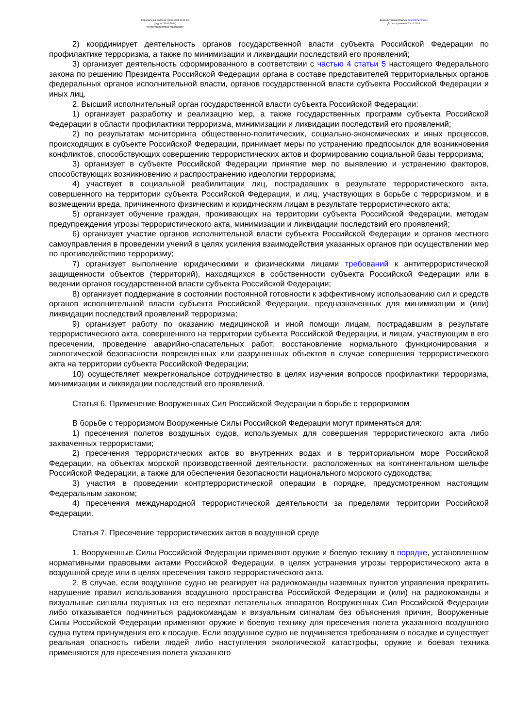Федеральный закон от 06.03.2006 N 35-ФЗ
(ред. от 28.06.2014)
"О противодействии терроризму"
Документ предоставлен КонсультантПлюс
Дата сохранения: 13.11.2014
2) координирует деятельность органов государственной власти субъекта Российской Федерации по профилактике терроризма, а также по минимизации и ликвидации последствий его проявлений;
3) организует деятельность сформированного в соответствии с частью 4 статьи 5 настоящего Федерального закона по решению Президента Российской Федерации органа в составе представителей территориальных органов федеральных органов исполнительной власти, органов государственной власти субъекта Российской Федерации и иных лиц.
2. Высший исполнительный орган государственной власти субъекта Российской Федерации:
1) организует разработку и реализацию мер, а также государственных программ субъекта Российской Федерации в области профилактики терроризма, минимизации и ликвидации последствий его проявлений;
2) по результатам мониторинга общественно-политических, социально-экономических и иных процессов, происходящих в субъекте Российской Федерации, принимает меры по устранению предпосылок для возникновения конфликтов, способствующих совершению террористических актов и формированию социальной базы терроризма;
3) организует в субъекте Российской Федерации принятие мер по выявлению и устранению факторов, способствующих возникновению и распространению идеологии терроризма;
4) участвует в социальной реабилитации лиц, пострадавших в результате террористического акта, совершенного на территории субъекта Российской Федерации, и лиц, участвующих в борьбе с терроризмом, и в возмещении вреда, причиненного физическим и юридическим лицам в результате террористического акта;
5) организует обучение граждан, проживающих на территории субъекта Российской Федерации, методам предупреждения угрозы террористического акта, минимизации и ликвидации последствий его проявлений;
6) организует участие органов исполнительной власти субъекта Российской Федерации и органов местного самоуправления в проведении учений в целях усиления взаимодействия указанных органов при осуществлении мер по противодействию терроризму;
7) организует выполнение юридическими и физическими лицами требований к антитеррористической защищенности объектов (территорий), находящихся в собственности субъекта Российской Федерации или в ведении органов государственной власти субъекта Российской Федерации;
8) организует поддержание в состоянии постоянной готовности к эффективному использованию сил и средств органов исполнительной власти субъекта Российской Федерации, предназначенных для минимизации и (или) ликвидации последствий проявлений терроризма;
9) организует работу по оказанию медицинской и иной помощи лицам, пострадавшим в результате террористического акта, совершенного на территории субъекта Российской Федерации, и лицам, участвующим в его пресечении, проведение аварийно-спасательных работ, восстановление нормального функционирования и экологической безопасности поврежденных или разрушенных объектов в случае совершения террористического акта на территории субъекта Российской Федерации;
10) осуществляет межрегиональное сотрудничество в целях изучения вопросов профилактики терроризма, минимизации и ликвидации последствий его проявлений.
Статья 6. Применение Вооруженных Сил Российской Федерации в борьбе с терроризмом
В борьбе с терроризмом Вооруженные Силы Российской Федерации могут применяться для:
1) пресечения полетов воздушных судов, используемых для совершения террористического акта либо захваченных террористами;
2) пресечения террористических актов во внутренних водах и в территориальном море Российской Федерации, на объектах морской производственной деятельности, расположенных на континентальном шельфе Российской Федерации, а также для обеспечения безопасности национального морского судоходства;
3) участия в проведении контртеррористической операции в порядке, предусмотренном настоящим Федеральным законом;
4) пресечения международной террористической деятельности за пределами территории Российской Федерации.
Статья 7. Пресечение террористических актов в воздушной среде
1. Вооруженные Силы Российской Федерации применяют оружие и боевую технику в порядке, установленном нормативными правовыми актами Российской Федерации, в целях устранения угрозы террористического акта в воздушной среде или в целях пресечения такого террористического акта.
2. В случае, если воздушное судно не реагирует на радиокоманды наземных пунктов управления прекратить нарушение правил использования воздушного пространства Российской Федерации и (или) на радиокоманды и визуальные сигналы поднятых на его перехват летательных аппаратов Вооруженных Сил Российской Федерации либо отказывается подчиниться радиокомандам и визуальным сигналам без объяснения причин, Вооруженные Силы Российской Федерации применяют оружие и боевую технику для пресечения полета указанного воздушного судна путем принуждения его к посадке. Если воздушное судно не подчиняется требованиям о посадке и существует реальная опасность гибели людей либо наступления экологической катастрофы, оружие и боевая техника применяются для пресечения полета указанного